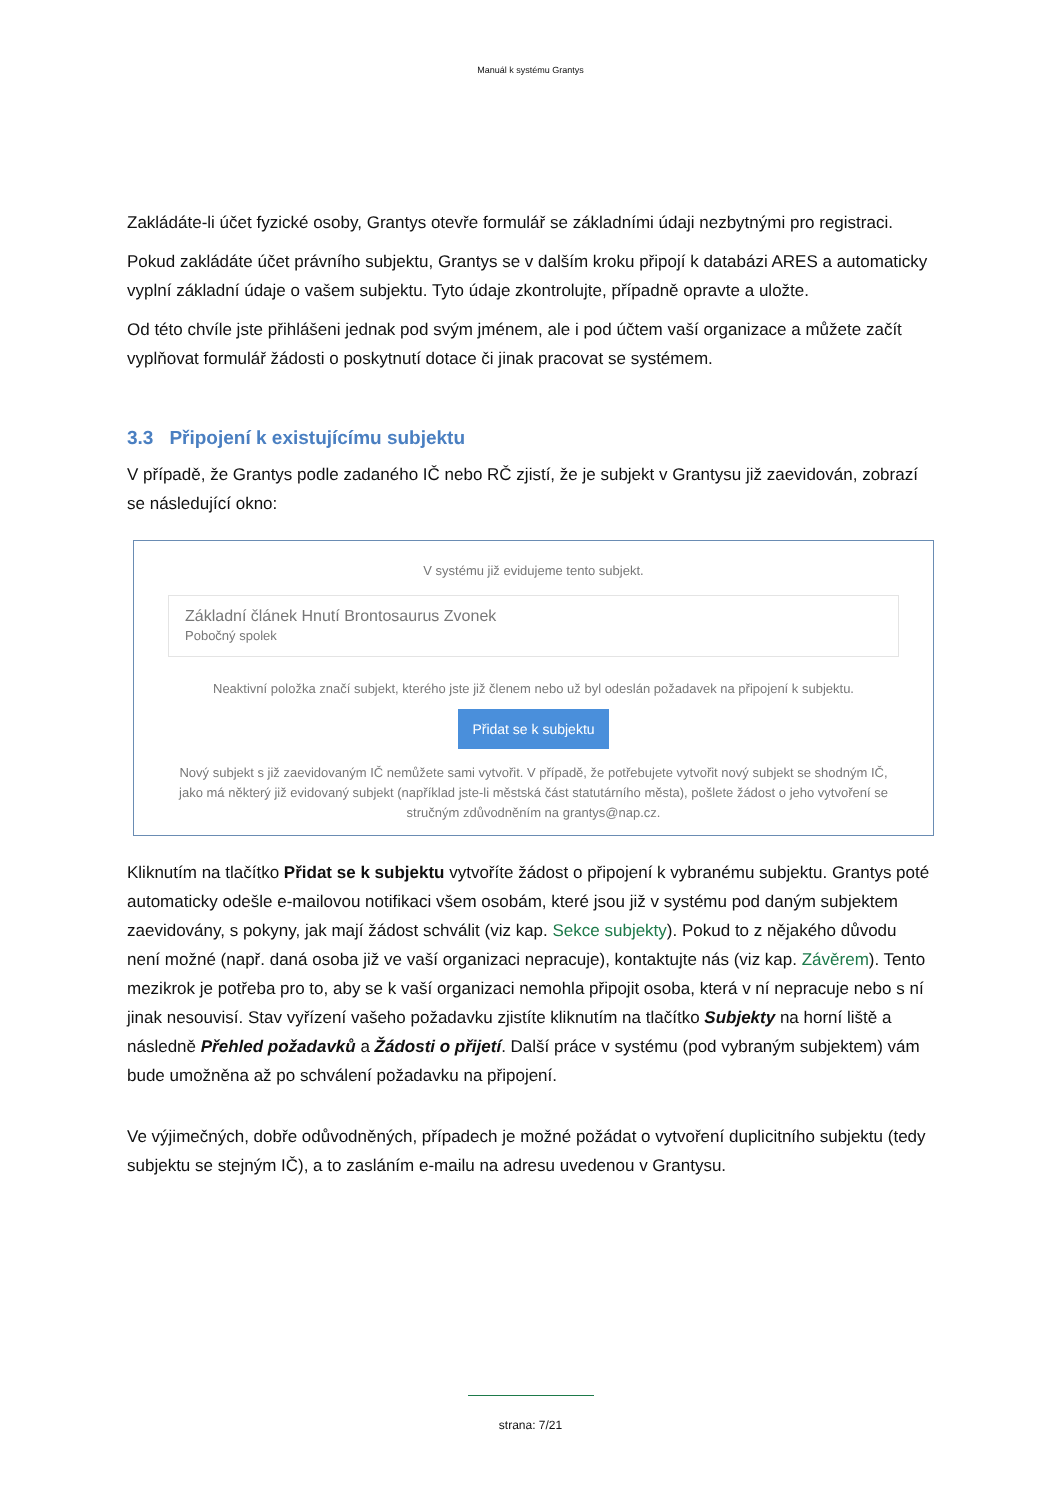Manuál k systému Grantys
Zakládáte-li účet fyzické osoby, Grantys otevře formulář se základními údaji nezbytnými pro registraci.
Pokud zakládáte účet právního subjektu, Grantys se v dalším kroku připojí k databázi ARES a automaticky vyplní základní údaje o vašem subjektu. Tyto údaje zkontrolujte, případně opravte a uložte.
Od této chvíle jste přihlášeni jednak pod svým jménem, ale i pod účtem vaší organizace a můžete začít vyplňovat formulář žádosti o poskytnutí dotace či jinak pracovat se systémem.
3.3 Připojení k existujícímu subjektu
V případě, že Grantys podle zadaného IČ nebo RČ zjistí, že je subjekt v Grantysu již zaevidován, zobrazí se následující okno:
V systému již evidujeme tento subjekt.
Základní článek Hnutí Brontosaurus Zvonek
Pobočný spolek
Neaktivní položka značí subjekt, kterého jste již členem nebo už byl odeslán požadavek na připojení k subjektu.
Přidat se k subjektu
Nový subjekt s již zaevidovaným IČ nemůžete sami vytvořit. V případě, že potřebujete vytvořit nový subjekt se shodným IČ, jako má některý již evidovaný subjekt (například jste-li městská část statutárního města), pošlete žádost o jeho vytvoření se stručným zdůvodněním na grantys@nap.cz.
Kliknutím na tlačítko Přidat se k subjektu vytvoříte žádost o připojení k vybranému subjektu. Grantys poté automaticky odešle e-mailovou notifikaci všem osobám, které jsou již v systému pod daným subjektem zaevidovány, s pokyny, jak mají žádost schválit (viz kap. Sekce subjekty). Pokud to z nějakého důvodu není možné (např. daná osoba již ve vaší organizaci nepracuje), kontaktujte nás (viz kap. Závěrem). Tento mezikrok je potřeba pro to, aby se k vaší organizaci nemohla připojit osoba, která v ní nepracuje nebo s ní jinak nesouvisí. Stav vyřízení vašeho požadavku zjistíte kliknutím na tlačítko Subjekty na horní liště a následně Přehled požadavků a Žádosti o přijetí. Další práce v systému (pod vybraným subjektem) vám bude umožněna až po schválení požadavku na připojení.
Ve výjimečných, dobře odůvodněných, případech je možné požádat o vytvoření duplicitního subjektu (tedy subjektu se stejným IČ), a to zasláním e-mailu na adresu uvedenou v Grantysu.
strana: 7/21